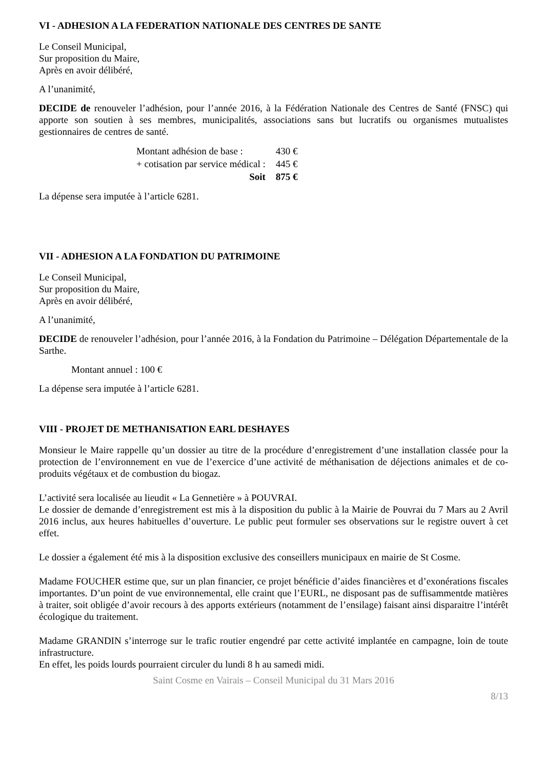VI - ADHESION A LA FEDERATION NATIONALE DES CENTRES DE SANTE
Le Conseil Municipal,
Sur proposition du Maire,
Après en avoir délibéré,
A l’unanimité,
DECIDE de renouveler l’adhésion, pour l’année 2016, à la Fédération Nationale des Centres de Santé (FNSC) qui apporte son soutien à ses membres, municipalités, associations sans but lucratifs ou organismes mutualistes gestionnaires de centres de santé.
| Montant adhésion de base : | 430 € |
| + cotisation par service médical : | 445 € |
| Soit | 875 € |
La dépense sera imputée à l’article 6281.
VII - ADHESION A LA FONDATION DU PATRIMOINE
Le Conseil Municipal,
Sur proposition du Maire,
Après en avoir délibéré,
A l’unanimité,
DECIDE de renouveler l’adhésion, pour l’année 2016, à la Fondation du Patrimoine – Délégation Départementale de la Sarthe.
Montant annuel : 100 €
La dépense sera imputée à l’article 6281.
VIII - PROJET DE METHANISATION EARL DESHAYES
Monsieur le Maire rappelle qu’un dossier au titre de la procédure d’enregistrement d’une installation classée pour la protection de l’environnement en vue de l’exercice d’une activité de méthanisation de déjections animales et de co-produits végétaux et de combustion du biogaz.
L’activité sera localisée au lieudit « La Gennetière » à POUVRAI.
Le dossier de demande d’enregistrement est mis à la disposition du public à la Mairie de Pouvrai du 7 Mars au 2 Avril 2016 inclus, aux heures habituelles d’ouverture. Le public peut formuler ses observations sur le registre ouvert à cet effet.
Le dossier a également été mis à la disposition exclusive des conseillers municipaux en mairie de St Cosme.
Madame FOUCHER estime que, sur un plan financier, ce projet bénéficie d’aides financières et d’exonérations fiscales importantes. D’un point de vue environnemental, elle craint que l’EURL, ne disposant pas de suffisammentde matières à traiter, soit obligée d’avoir recours à des apports extérieurs (notamment de l’ensilage) faisant ainsi disparaitre l’intérêt écologique du traitement.
Madame GRANDIN s’interroge sur le trafic routier engendré par cette activité implantée en campagne, loin de toute infrastructure.
En effet, les poids lourds pourraient circuler du lundi 8 h au samedi midi.
Saint Cosme en Vairais – Conseil Municipal du 31 Mars 2016
8/13